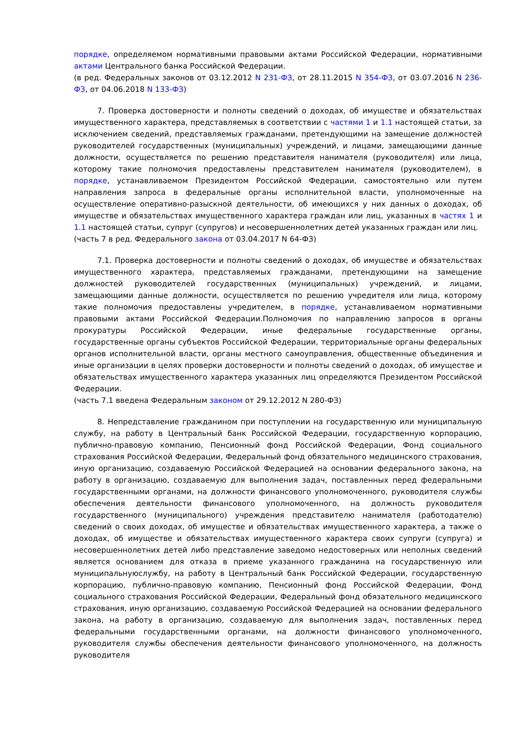порядке, определяемом нормативными правовыми актами Российской Федерации, нормативными актами Центрального банка Российской Федерации.
(в ред. Федеральных законов от 03.12.2012 N 231-ФЗ, от 28.11.2015 N 354-ФЗ, от 03.07.2016 N 236-ФЗ, от 04.06.2018 N 133-ФЗ)
7. Проверка достоверности и полноты сведений о доходах, об имуществе и обязательствах имущественного характера, представляемых в соответствии с частями 1 и 1.1 настоящей статьи, за исключением сведений, представляемых гражданами, претендующими на замещение должностей руководителей государственных (муниципальных) учреждений, и лицами, замещающими данные должности, осуществляется по решению представителя нанимателя (руководителя) или лица, которому такие полномочия предоставлены представителем нанимателя (руководителем), в порядке, устанавливаемом Президентом Российской Федерации, самостоятельно или путем направления запроса в федеральные органы исполнительной власти, уполномоченные на осуществление оперативно-разыскной деятельности, об имеющихся у них данных о доходах, об имуществе и обязательствах имущественного характера граждан или лиц, указанных в частях 1 и 1.1 настоящей статьи, супруг (супругов) и несовершеннолетних детей указанных граждан или лиц.
(часть 7 в ред. Федерального закона от 03.04.2017 N 64-ФЗ)
7.1. Проверка достоверности и полноты сведений о доходах, об имуществе и обязательствах имущественного характера, представляемых гражданами, претендующими на замещение должностей руководителей государственных (муниципальных) учреждений, и лицами, замещающими данные должности, осуществляется по решению учредителя или лица, которому такие полномочия предоставлены учредителем, в порядке, устанавливаемом нормативными правовыми актами Российской Федерации.Полномочия по направлению запросов в органы прокуратуры Российской Федерации, иные федеральные государственные органы, государственные органы субъектов Российской Федерации, территориальные органы федеральных органов исполнительной власти, органы местного самоуправления, общественные объединения и иные организации в целях проверки достоверности и полноты сведений о доходах, об имуществе и обязательствах имущественного характера указанных лиц определяются Президентом Российской Федерации.
(часть 7.1 введена Федеральным законом от 29.12.2012 N 280-ФЗ)
8. Непредставление гражданином при поступлении на государственную или муниципальную службу, на работу в Центральный банк Российской Федерации, государственную корпорацию, публично-правовую компанию, Пенсионный фонд Российской Федерации, Фонд социального страхования Российской Федерации, Федеральный фонд обязательного медицинского страхования, иную организацию, создаваемую Российской Федерацией на основании федерального закона, на работу в организацию, создаваемую для выполнения задач, поставленных перед федеральными государственными органами, на должности финансового уполномоченного, руководителя службы обеспечения деятельности финансового уполномоченного, на должность руководителя государственного (муниципального) учреждения представителю нанимателя (работодателю) сведений о своих доходах, об имуществе и обязательствах имущественного характера, а также о доходах, об имуществе и обязательствах имущественного характера своих супруги (супруга) и несовершеннолетних детей либо представление заведомо недостоверных или неполных сведений является основанием для отказа в приеме указанного гражданина на государственную или муниципальнуюслужбу, на работу в Центральный банк Российской Федерации, государственную корпорацию, публично-правовую компанию, Пенсионный фонд Российской Федерации, Фонд социального страхования Российской Федерации, Федеральный фонд обязательного медицинского страхования, иную организацию, создаваемую Российской Федерацией на основании федерального закона, на работу в организацию, создаваемую для выполнения задач, поставленных перед федеральными государственными органами, на должности финансового уполномоченного, руководителя службы обеспечения деятельности финансового уполномоченного, на должность руководителя